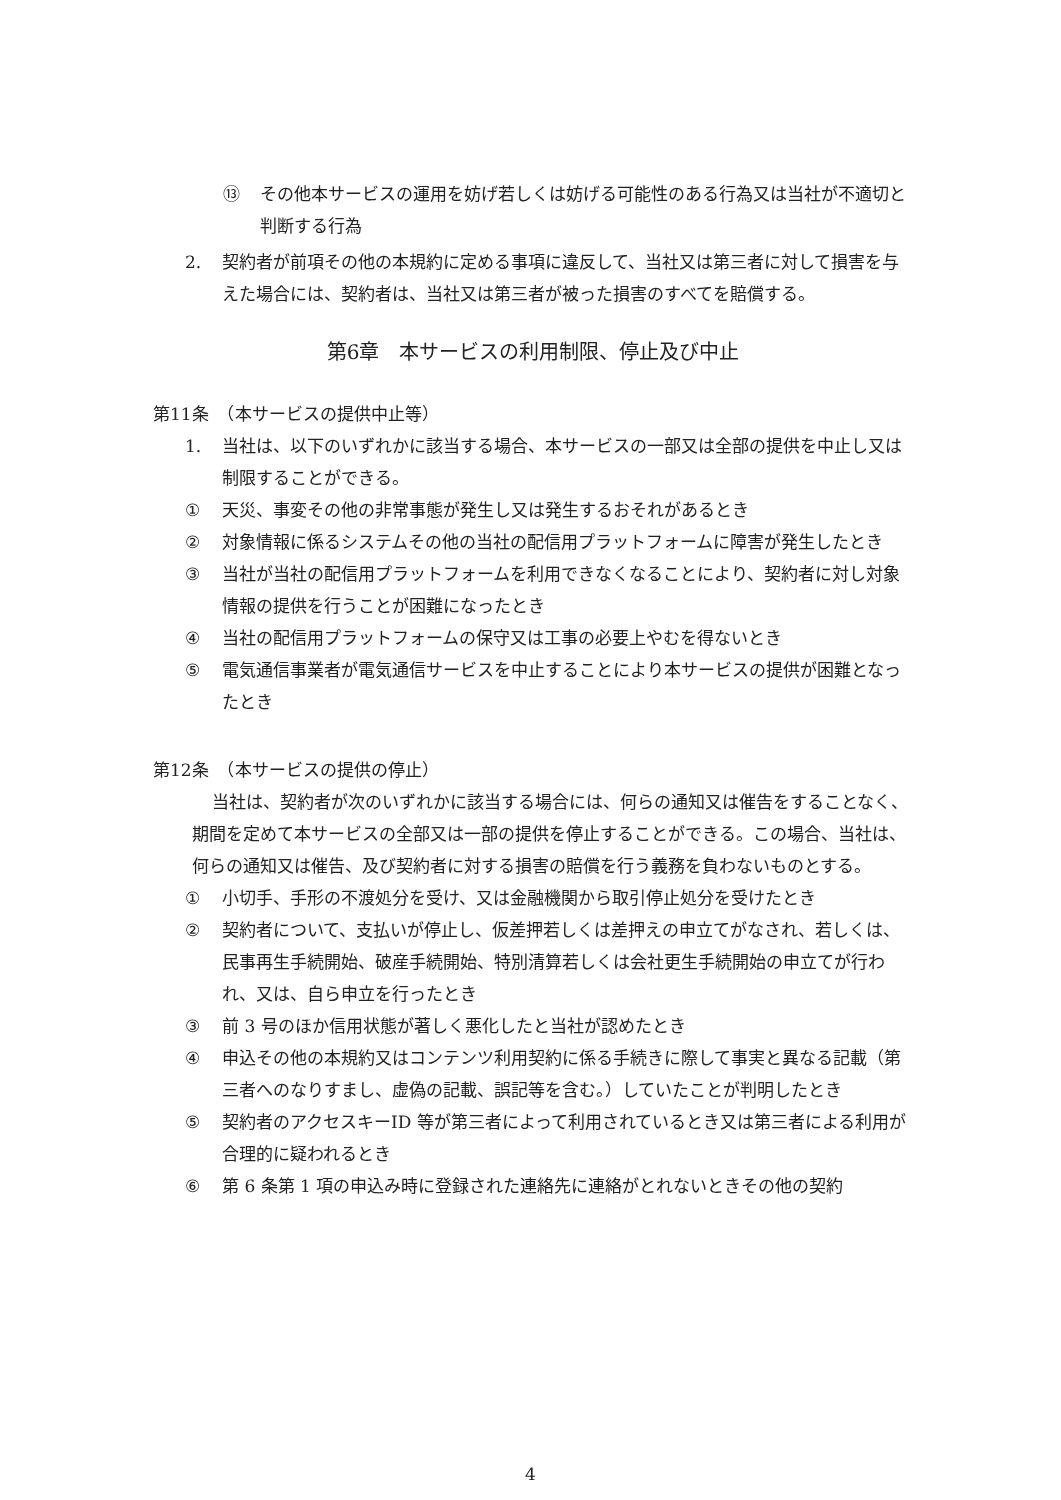⑬ その他本サービスの運用を妨げ若しくは妨げる可能性のある行為又は当社が不適切と判断する行為
2. 契約者が前項その他の本規約に定める事項に違反して、当社又は第三者に対して損害を与えた場合には、契約者は、当社又は第三者が被った損害のすべてを賠償する。
第6章　本サービスの利用制限、停止及び中止
第11条　（本サービスの提供中止等）
1. 当社は、以下のいずれかに該当する場合、本サービスの一部又は全部の提供を中止し又は制限することができる。
① 天災、事変その他の非常事態が発生し又は発生するおそれがあるとき
② 対象情報に係るシステムその他の当社の配信用プラットフォームに障害が発生したとき
③ 当社が当社の配信用プラットフォームを利用できなくなることにより、契約者に対し対象情報の提供を行うことが困難になったとき
④ 当社の配信用プラットフォームの保守又は工事の必要上やむを得ないとき
⑤ 電気通信事業者が電気通信サービスを中止することにより本サービスの提供が困難となったとき
第12条　（本サービスの提供の停止）
当社は、契約者が次のいずれかに該当する場合には、何らの通知又は催告をすることなく、期間を定めて本サービスの全部又は一部の提供を停止することができる。この場合、当社は、何らの通知又は催告、及び契約者に対する損害の賠償を行う義務を負わないものとする。
① 小切手、手形の不渡処分を受け、又は金融機関から取引停止処分を受けたとき
② 契約者について、支払いが停止し、仮差押若しくは差押えの申立てがなされ、若しくは、民事再生手続開始、破産手続開始、特別清算若しくは会社更生手続開始の申立てが行われ、又は、自ら申立を行ったとき
③ 前 3 号のほか信用状態が著しく悪化したと当社が認めたとき
④ 申込その他の本規約又はコンテンツ利用契約に係る手続きに際して事実と異なる記載（第三者へのなりすまし、虚偽の記載、誤記等を含む。）していたことが判明したとき
⑤ 契約者のアクセスキーID 等が第三者によって利用されているとき又は第三者による利用が合理的に疑われるとき
⑥ 第 6 条第 1 項の申込み時に登録された連絡先に連絡がとれないときその他の契約
4